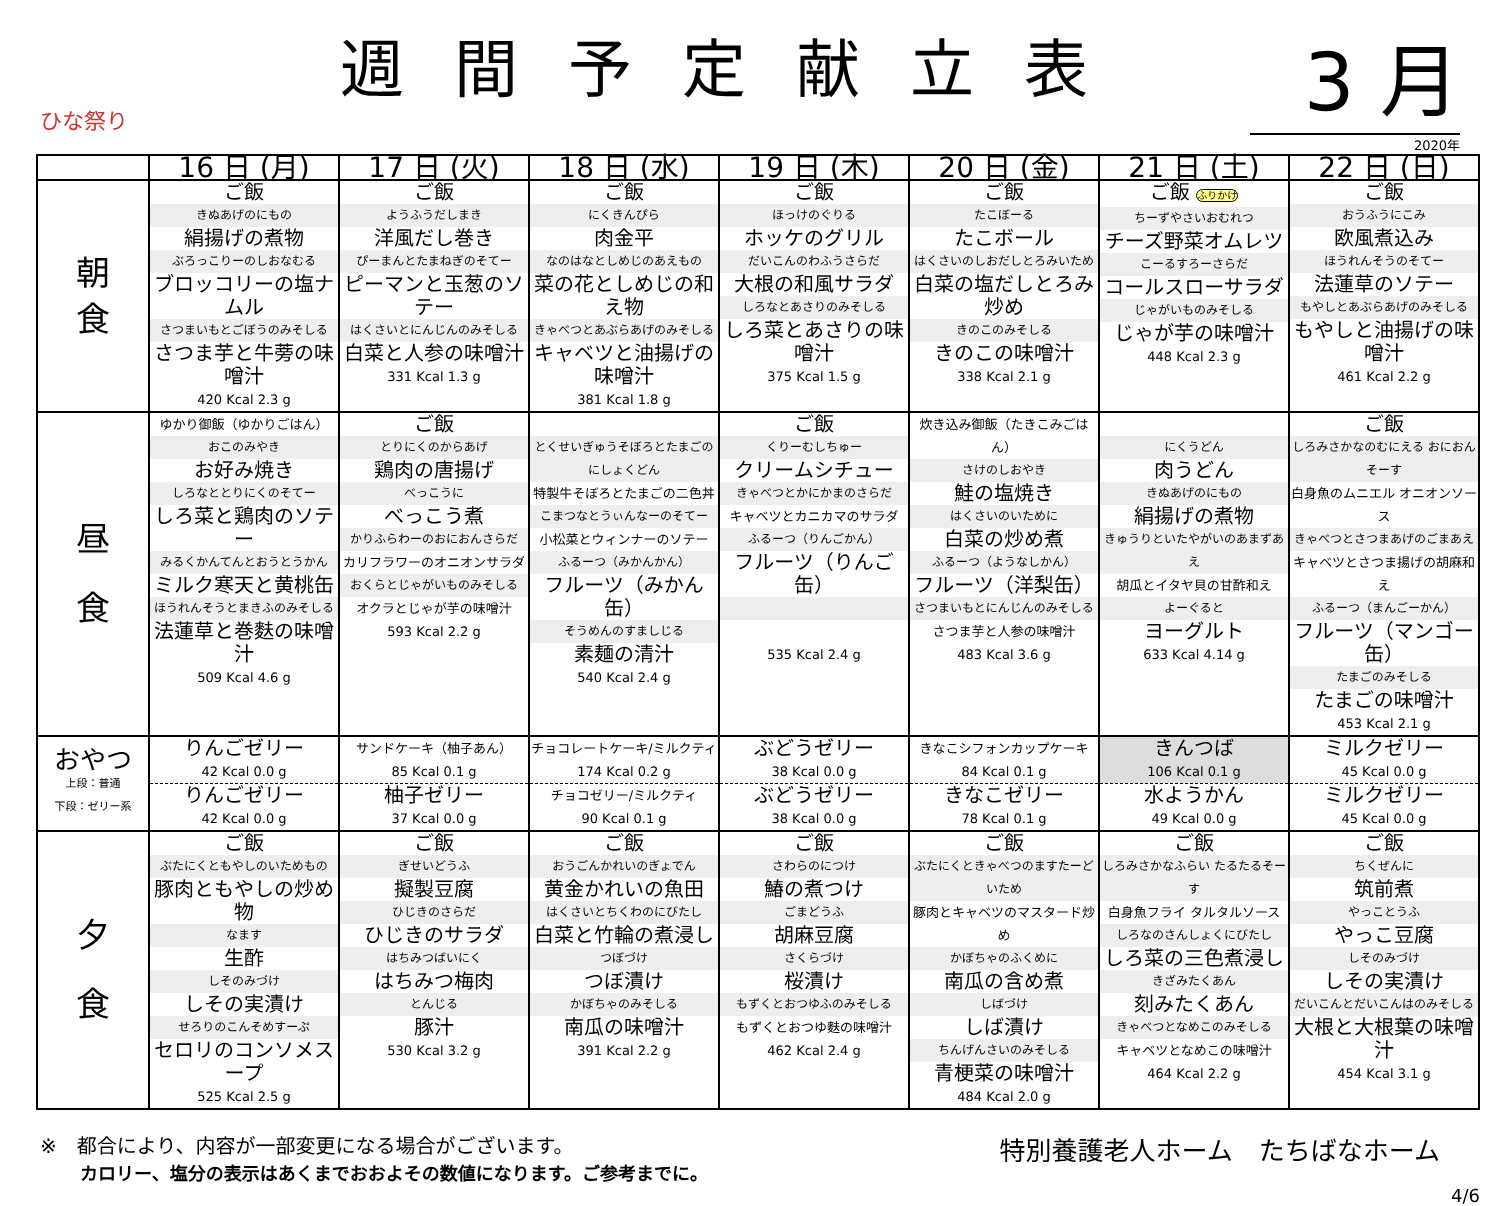ひな祭り
週間予定献立表
3 月
2020年
| | 16 日 (月) | 17 日 (火) | 18 日 (水) | 19 日 (木) | 20 日 (金) | 21 日 (土) | 22 日 (日) |
| --- | --- | --- | --- | --- | --- | --- | --- |
| 朝 食 | ご飯 きぬあげのにもの 絹揚げの煮物 ぶろっこりーのしおなむる ブロッコリーの塩ナムル さつまいもとごぼうのみそしる さつま芋と牛蒡の味噌汁 420 Kcal 2.3 g | ご飯 ようふうだしまき 洋風だし巻き ぴーまんとたまねぎのそてー ピーマンと玉葱のソテー はくさいとにんじんのみそしる 白菜と人参の味噌汁 331 Kcal 1.3 g | ご飯 にくきんぴら 肉金平 なのはなとしめじのあえもの 菜の花としめじの和え物 きゃべつとあぶらあげのみそしる キャベツと油揚げの味噌汁 381 Kcal 1.8 g | ご飯 ほっけのぐりる ホッケのグリル だいこんのわふうさらだ 大根の和風サラダ しろなとあさりのみそしる しろ菜とあさりの味噌汁 375 Kcal 1.5 g | ご飯 たこぼーる たこボール はくさいのしおだしとろみいため 白菜の塩だしとろみ炒め きのこのみそしる きのこの味噌汁 338 Kcal 2.1 g | ご飯 ふりかけ ちーずやさいおむれつ チーズ野菜オムレツ こーるすろーさらだ コールスローサラダ じゃがいものみそしる じゃが芋の味噌汁 448 Kcal 2.3 g | ご飯 おうふうにこみ 欧風煮込み ほうれんそうのそてー 法蓮草のソテー もやしとあぶらあげのみそしる もやしと油揚げの味噌汁 461 Kcal 2.2 g |
| 昼 食 | ゆかり御飯（ゆかりごはん） おこのみやき お好み焼き しろなととりにくのそてー しろ菜と鶏肉のソテー みるくかんてんとおうとうかん ミルク寒天と黄桃缶 ほうれんそうとまきふのみそしる 法蓮草と巻麩の味噌汁 509 Kcal 4.6 g | ご飯 とりにくのからあげ 鶏肉の唐揚げ べっこうに べっこう煮 かりふらわーのおにおんさらだ カリフラワーのオニオンサラダ おくらとじゃがいものみそしる オクラとじゃが芋の味噌汁 593 Kcal 2.2 g | とくせいぎゅうそぼろとたまごのにしょくどん 特製牛そぼろとたまごの二色丼 こまつなとうぃんなーのそてー 小松菜とウィンナーのソテー ふるーつ（みかんかん） フルーツ（みかん缶） そうめんのすましじる 素麺の清汁 540 Kcal 2.4 g | ご飯 くりーむしちゅー クリームシチュー きゃべつとかにかまのさらだ キャベツとカニカマのサラダ ふるーつ（りんごかん） フルーツ（りんご缶） 535 Kcal 2.4 g | 炊き込み御飯（たきこみごはん） さけのしおやき 鮭の塩焼き はくさいのいために 白菜の炒め煮 ふるーつ（ようなしかん） フルーツ（洋梨缶） さつまいもとにんじんのみそしる さつま芋と人参の味噌汁 483 Kcal 3.6 g | にくうどん 肉うどん きぬあげのにもの 絹揚げの煮物 きゅうりといたやがいのあまずあえ 胡瓜とイタヤ貝の甘酢和え よーぐると ヨーグルト 633 Kcal 4.14 g | ご飯 しろみさかなのむにえる おにおんそーす 白身魚のムニエル オニオンソース きゃべつとさつまあげのごまあえ キャベツとさつま揚げの胡麻和え ふるーつ（まんごーかん） フルーツ（マンゴー缶） たまごのみそしる たまごの味噌汁 453 Kcal 2.1 g |
| おやつ 上段：普通 下段：ゼリー系 | りんごゼリー 42 Kcal 0.0 g りんごゼリー 42 Kcal 0.0 g | サンドケーキ（柚子あん） 85 Kcal 0.1 g 柚子ゼリー 37 Kcal 0.0 g | チョコレートケーキ/ミルクティ 174 Kcal 0.2 g チョコゼリー/ミルクティ 90 Kcal 0.1 g | ぶどうゼリー 38 Kcal 0.0 g ぶどうゼリー 38 Kcal 0.0 g | きなこシフォンカップケーキ 84 Kcal 0.1 g きなこゼリー 78 Kcal 0.1 g | きんつば 106 Kcal 0.1 g 水ようかん 49 Kcal 0.0 g | ミルクゼリー 45 Kcal 0.0 g ミルクゼリー 45 Kcal 0.0 g |
| 夕 食 | ご飯 ぶたにくともやしのいためもの 豚肉ともやしの炒め物 なます 生酢 しそのみづけ しその実漬け せろりのこんそめすーぷ セロリのコンソメスープ 525 Kcal 2.5 g | ご飯 ぎせいどうふ 擬製豆腐 ひじきのさらだ ひじきのサラダ はちみつばいにく はちみつ梅肉 とんじる 豚汁 530 Kcal 3.2 g | ご飯 おうごんかれいのぎょでん 黄金かれいの魚田 はくさいとちくわのにびたし 白菜と竹輪の煮浸し つぼづけ つぼ漬け かぼちゃのみそしる 南瓜の味噌汁 391 Kcal 2.2 g | ご飯 さわらのにつけ 鰆の煮つけ ごまどうふ 胡麻豆腐 さくらづけ 桜漬け もずくとおつゆふのみそしる もずくとおつゆ麩の味噌汁 462 Kcal 2.4 g | ご飯 ぶたにくときゃべつのますたーどいため 豚肉とキャベツのマスタード炒め かぼちゃのふくめに 南瓜の含め煮 しばづけ しば漬け ちんげんさいのみそしる 青梗菜の味噌汁 484 Kcal 2.0 g | ご飯 しろみさかなふらい たるたるそーす 白身魚フライ タルタルソース しろなのさんしょくにびたし しろ菜の三色煮浸し きざみたくあん 刻みたくあん きゃべつとなめこのみそしる キャベツとなめこの味噌汁 464 Kcal 2.2 g | ご飯 ちくぜんに 筑前煮 やっことうふ やっこ豆腐 しそのみづけ しその実漬け だいこんとだいこんはのみそしる 大根と大根葉の味噌汁 454 Kcal 3.1 g |
※　都合により、内容が一部変更になる場合がございます。
カロリー、塩分の表示はあくまでおおよその数値になります。ご参考までに。
特別養護老人ホーム　たちばなホーム
4/6